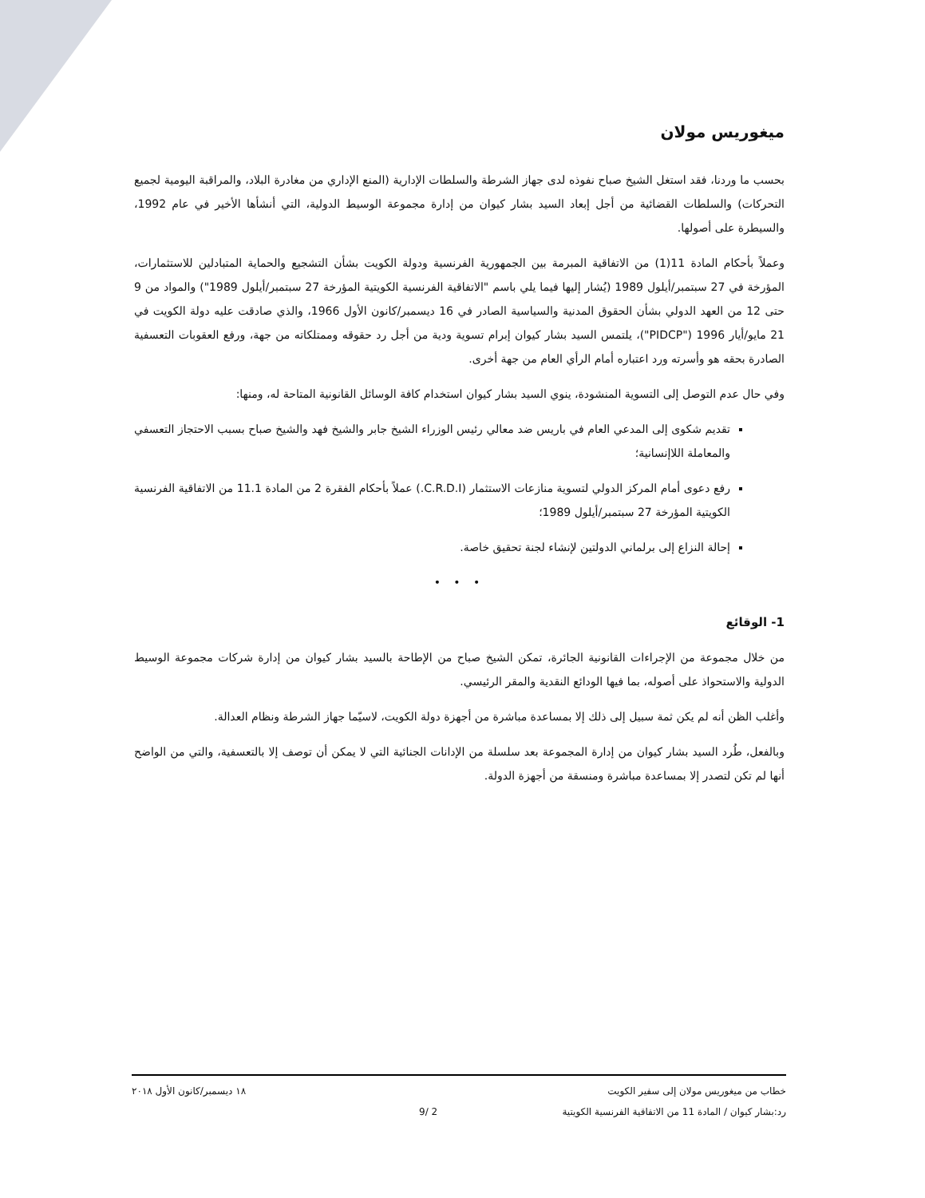ميغوريس مولان
بحسب ما وردنا، فقد استغل الشيخ صباح نفوذه لدى جهاز الشرطة والسلطات الإدارية (المنع الإداري من مغادرة البلاد، والمراقبة اليومية لجميع التحركات) والسلطات القضائية من أجل إبعاد السيد بشار كيوان من إدارة مجموعة الوسيط الدولية، التي أنشأها الأخير في عام 1992، والسيطرة على أصولها.
وعملاً بأحكام المادة 11(1) من الاتفاقية المبرمة بين الجمهورية الفرنسية ودولة الكويت بشأن التشجيع والحماية المتبادلين للاستثمارات، المؤرخة في 27 سبتمبر/أيلول 1989 (يُشار إليها فيما يلي باسم "الاتفاقية الفرنسية الكويتية المؤرخة 27 سبتمبر/أيلول 1989") والمواد من 9 حتى 12 من العهد الدولي بشأن الحقوق المدنية والسياسية الصادر في 16 ديسمبر/كانون الأول 1966، والذي صادقت عليه دولة الكويت في 21 مايو/أيار 1996 ("PIDCP")، يلتمس السيد بشار كيوان إبرام تسوية ودية من أجل رد حقوقه وممتلكاته من جهة، ورفع العقوبات التعسفية الصادرة بحقه هو وأسرته ورد اعتباره أمام الرأي العام من جهة أخرى.
وفي حال عدم التوصل إلى التسوية المنشودة، ينوي السيد بشار كيوان استخدام كافة الوسائل القانونية المتاحة له، ومنها:
تقديم شكوى إلى المدعي العام في باريس ضد معالي رئيس الوزراء الشيخ جابر والشيخ فهد والشيخ صباح بسبب الاحتجاز التعسفي والمعاملة اللاإنسانية؛
رفع دعوى أمام المركز الدولي لتسوية منازعات الاستثمار (C.R.D.I.) عملاً بأحكام الفقرة 2 من المادة 11.1 من الاتفاقية الفرنسية الكويتية المؤرخة 27 سبتمبر/أيلول 1989؛
إحالة النزاع إلى برلماني الدولتين لإنشاء لجنة تحقيق خاصة.
• • •
1- الوقائع
من خلال مجموعة من الإجراءات القانونية الجائرة، تمكن الشيخ صباح من الإطاحة بالسيد بشار كيوان من إدارة شركات مجموعة الوسيط الدولية والاستحواذ على أصوله، بما فيها الودائع النقدية والمقر الرئيسي.
وأغلب الظن أنه لم يكن ثمة سبيل إلى ذلك إلا بمساعدة مباشرة من أجهزة دولة الكويت، لاسيّما جهاز الشرطة ونظام العدالة.
وبالفعل، طُرد السيد بشار كيوان من إدارة المجموعة بعد سلسلة من الإدانات الجنائية التي لا يمكن أن توصف إلا بالتعسفية، والتي من الواضح أنها لم تكن لتصدر إلا بمساعدة مباشرة ومنسقة من أجهزة الدولة.
خطاب من ميغوريس مولان إلى سفير الكويت ١٨ ديسمبر/كانون الأول ٢٠١٨
رد:بشار كيوان / المادة 11 من الاتفاقية الفرنسية الكويتية 2 /9